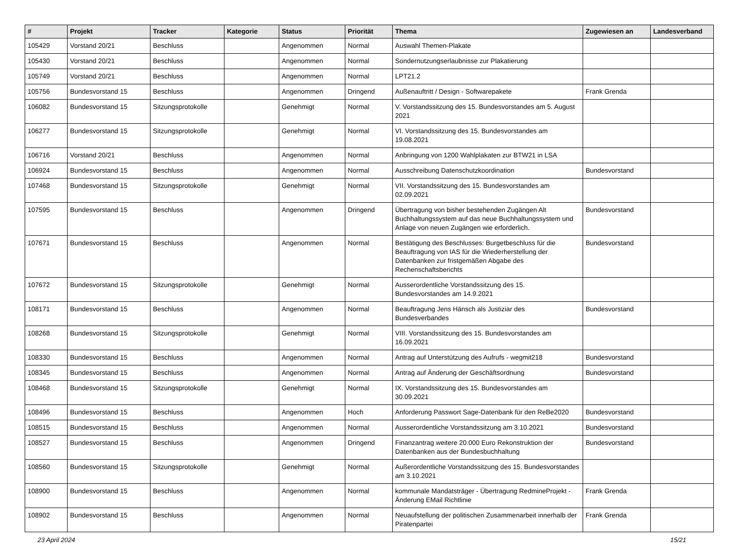| # | Projekt | Tracker | Kategorie | Status | Priorität | Thema | Zugewiesen an | Landesverband |
| --- | --- | --- | --- | --- | --- | --- | --- | --- |
| 105429 | Vorstand 20/21 | Beschluss | | Angenommen | Normal | Auswahl Themen-Plakate | | |
| 105430 | Vorstand 20/21 | Beschluss | | Angenommen | Normal | Sondernutzungserlaubnisse zur Plakatierung | | |
| 105749 | Vorstand 20/21 | Beschluss | | Angenommen | Normal | LPT21.2 | | |
| 105756 | Bundesvorstand 15 | Beschluss | | Angenommen | Dringend | Außenauftritt / Design - Softwarepakete | Frank Grenda | |
| 106082 | Bundesvorstand 15 | Sitzungsprotokolle | | Genehmigt | Normal | V. Vorstandssitzung des 15. Bundesvorstandes am 5. August 2021 | | |
| 106277 | Bundesvorstand 15 | Sitzungsprotokolle | | Genehmigt | Normal | VI. Vorstandssitzung des 15. Bundesvorstandes am 19.08.2021 | | |
| 106716 | Vorstand 20/21 | Beschluss | | Angenommen | Normal | Anbringung von 1200 Wahlplakaten zur BTW21 in LSA | | |
| 106924 | Bundesvorstand 15 | Beschluss | | Angenommen | Normal | Ausschreibung Datenschutzkoordination | Bundesvorstand | |
| 107468 | Bundesvorstand 15 | Sitzungsprotokolle | | Genehmigt | Normal | VII. Vorstandssitzung des 15. Bundesvorstandes am 02.09.2021 | | |
| 107595 | Bundesvorstand 15 | Beschluss | | Angenommen | Dringend | Übertragung von bisher bestehenden Zugängen Alt Buchhaltungssystem auf das neue Buchhaltungssystem und Anlage von neuen Zugängen wie erforderlich. | Bundesvorstand | |
| 107671 | Bundesvorstand 15 | Beschluss | | Angenommen | Normal | Bestätigung des Beschlusses: Burgetbeschluss für die Beauftragung von IAS für die Wiederherstellung der Datenbanken zur fristgemäßen Abgabe des Rechenschaftsberichts | Bundesvorstand | |
| 107672 | Bundesvorstand 15 | Sitzungsprotokolle | | Genehmigt | Normal | Ausserordentliche Vorstandssitzung des 15. Bundesvorstandes am 14.9.2021 | | |
| 108171 | Bundesvorstand 15 | Beschluss | | Angenommen | Normal | Beauftragung Jens Hänsch als Justiziar des Bundesverbandes | Bundesvorstand | |
| 108268 | Bundesvorstand 15 | Sitzungsprotokolle | | Genehmigt | Normal | VIII. Vorstandssitzung des 15. Bundesvorstandes am 16.09.2021 | | |
| 108330 | Bundesvorstand 15 | Beschluss | | Angenommen | Normal | Antrag auf Unterstützung des Aufrufs - wegmit218 | Bundesvorstand | |
| 108345 | Bundesvorstand 15 | Beschluss | | Angenommen | Normal | Antrag auf Änderung der Geschäftsordnung | Bundesvorstand | |
| 108468 | Bundesvorstand 15 | Sitzungsprotokolle | | Genehmigt | Normal | IX. Vorstandssitzung des 15. Bundesvorstandes am 30.09.2021 | | |
| 108496 | Bundesvorstand 15 | Beschluss | | Angenommen | Hoch | Anforderung Passwort Sage-Datenbank für den ReBe2020 | Bundesvorstand | |
| 108515 | Bundesvorstand 15 | Beschluss | | Angenommen | Normal | Ausserordentliche Vorstandssitzung am 3.10.2021 | Bundesvorstand | |
| 108527 | Bundesvorstand 15 | Beschluss | | Angenommen | Dringend | Finanzantrag weitere 20.000 Euro Rekonstruktion der Datenbanken aus der Bundesbuchhaltung | Bundesvorstand | |
| 108560 | Bundesvorstand 15 | Sitzungsprotokolle | | Genehmigt | Normal | Außerordentliche Vorstandssitzung des 15. Bundesvorstandes am 3.10.2021 | | |
| 108900 | Bundesvorstand 15 | Beschluss | | Angenommen | Normal | kommunale Mandatsträger - Übertragung RedmineProjekt - Änderung EMail Richtlinie | Frank Grenda | |
| 108902 | Bundesvorstand 15 | Beschluss | | Angenommen | Normal | Neuaufstellung der politischen Zusammenarbeit innerhalb der Piratenpartei | Frank Grenda | |
23 April 2024 15/21